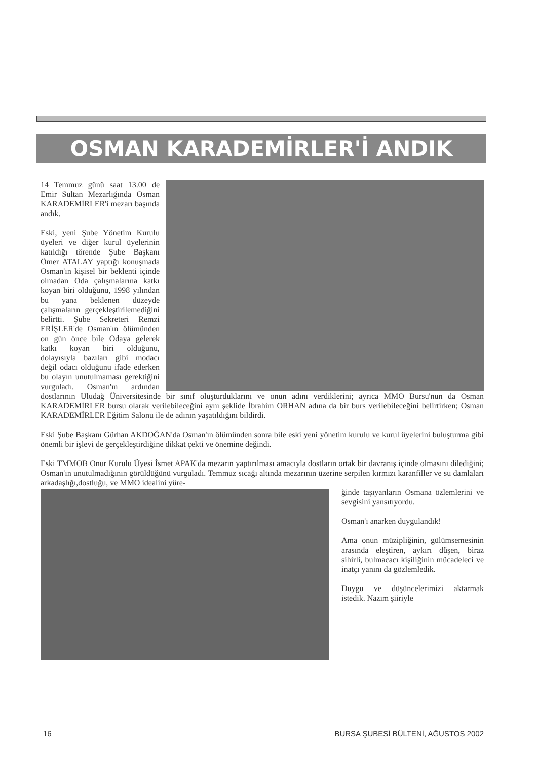OSMAN KARADEMİRLER'İ ANDIK
14 Temmuz günü saat 13.00 de Emir Sultan Mezarlığında Osman KARADEMİRLER'i mezarı başında andık.
Eski, yeni Şube Yönetim Kurulu üyeleri ve diğer kurul üyelerinin katıldığı törende Şube Başkanı Ömer ATALAY yaptığı konuşmada Osman'ın kişisel bir beklenti içinde olmadan Oda çalışmalarına katkı koyan biri olduğunu, 1998 yılından bu yana beklenen düzeyde çalışmaların gerçekleştirilemediğini belirtti. Şube Sekreteri Remzi ERİŞLER'de Osman'ın ölümünden on gün önce bile Odaya gelerek katkı koyan biri olduğunu, dolayısıyla bazıları gibi modacı değil odacı olduğunu ifade ederken bu olayın unutulmaması gerektiğini vurguladı. Osman'ın ardından dostlarının Uludağ Üniversitesinde bir sınıf oluşturduklarını ve onun adını verdiklerini; ayrıca MMO Bursu'nun da Osman KARADEMİRLER bursu olarak verilebileceğini aynı şeklide İbrahim ORHAN adına da bir burs verilebileceğini belirtirken; Osman KARADEMİRLER Eğitim Salonu ile de adının yaşatıldığını bildirdi.
Eski Şube Başkanı Gürhan AKDOĞAN'da Osman'ın ölümünden sonra bile eski yeni yönetim kurulu ve kurul üyelerini buluşturma gibi önemli bir işlevi de gerçekleştirdiğine dikkat çekti ve önemine değindi.
Eski TMMOB Onur Kurulu Üyesi İsmet APAK'da mezarın yaptırılması amacıyla dostların ortak bir davranış içinde olmasını dilediğini; Osman'ın unutulmadığının görüldüğünü vurguladı. Temmuz sıcağı altında mezarının üzerine serpilen kırmızı karanfiller ve su damlaları arkadaşlığı,dostluğu, ve MMO idealini yüre-
ğinde taşıyanların Osmana özlemlerini ve sevgisini yansıtıyordu.
Osman'ı anarken duygulandık!
Ama onun müzipliğinin, gülümsemesinin arasında eleştiren, aykırı düşen, biraz sihirli, bulmacacı kişiliğinin mücadeleci ve inatçı yanını da gözlemledik.
Duygu ve düşüncelerimizi aktarmak istedik. Nazım şiiriyle
16 BURSA ŞUBESİ BÜLTENİ, AĞUSTOS 2002